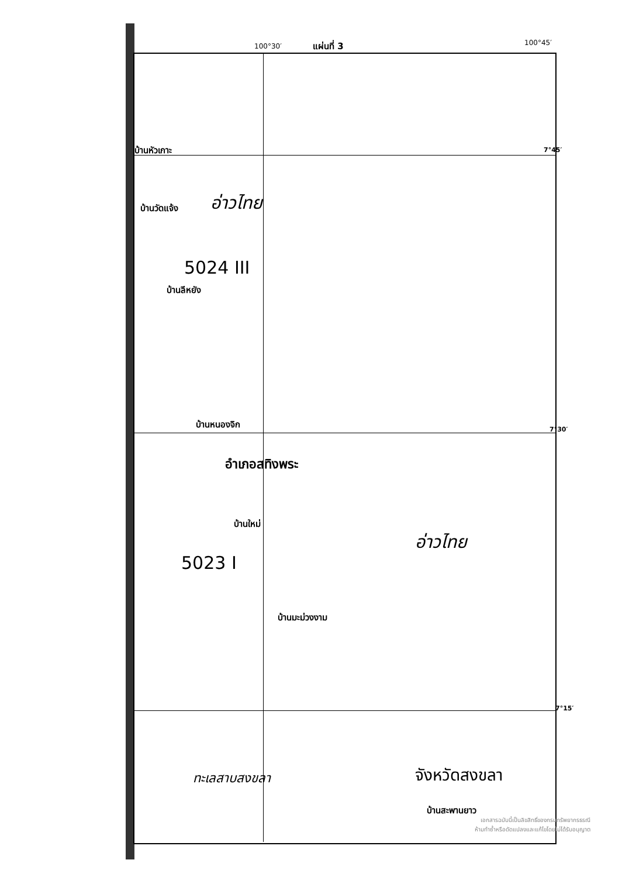100°30′ แผ่นที่ 3 100°45′
บ้านหัวเกาะ 7°45′
อ่าวไทย
บ้านวัดแจ้ง
5024 III
บ้านลีหยัง
บ้านหนองจิก
7°30′
อำเภอสทิงพระ
บ้านใหม่
อ่าวไทย
5023 I
บ้านมะม่วงงาม
7°15′
ทะเลสาบสงขลา จังหวัดสงขลา
บ้านสะพานยาว
เอกสารฉบับนี้เป็นลิขสิทธิ์ของกรมทรัพยากรธรณี
ห้ามทำซ้ำหรือดัดแปลงและแก้ไขโดยไม่ได้รับอนุญาต